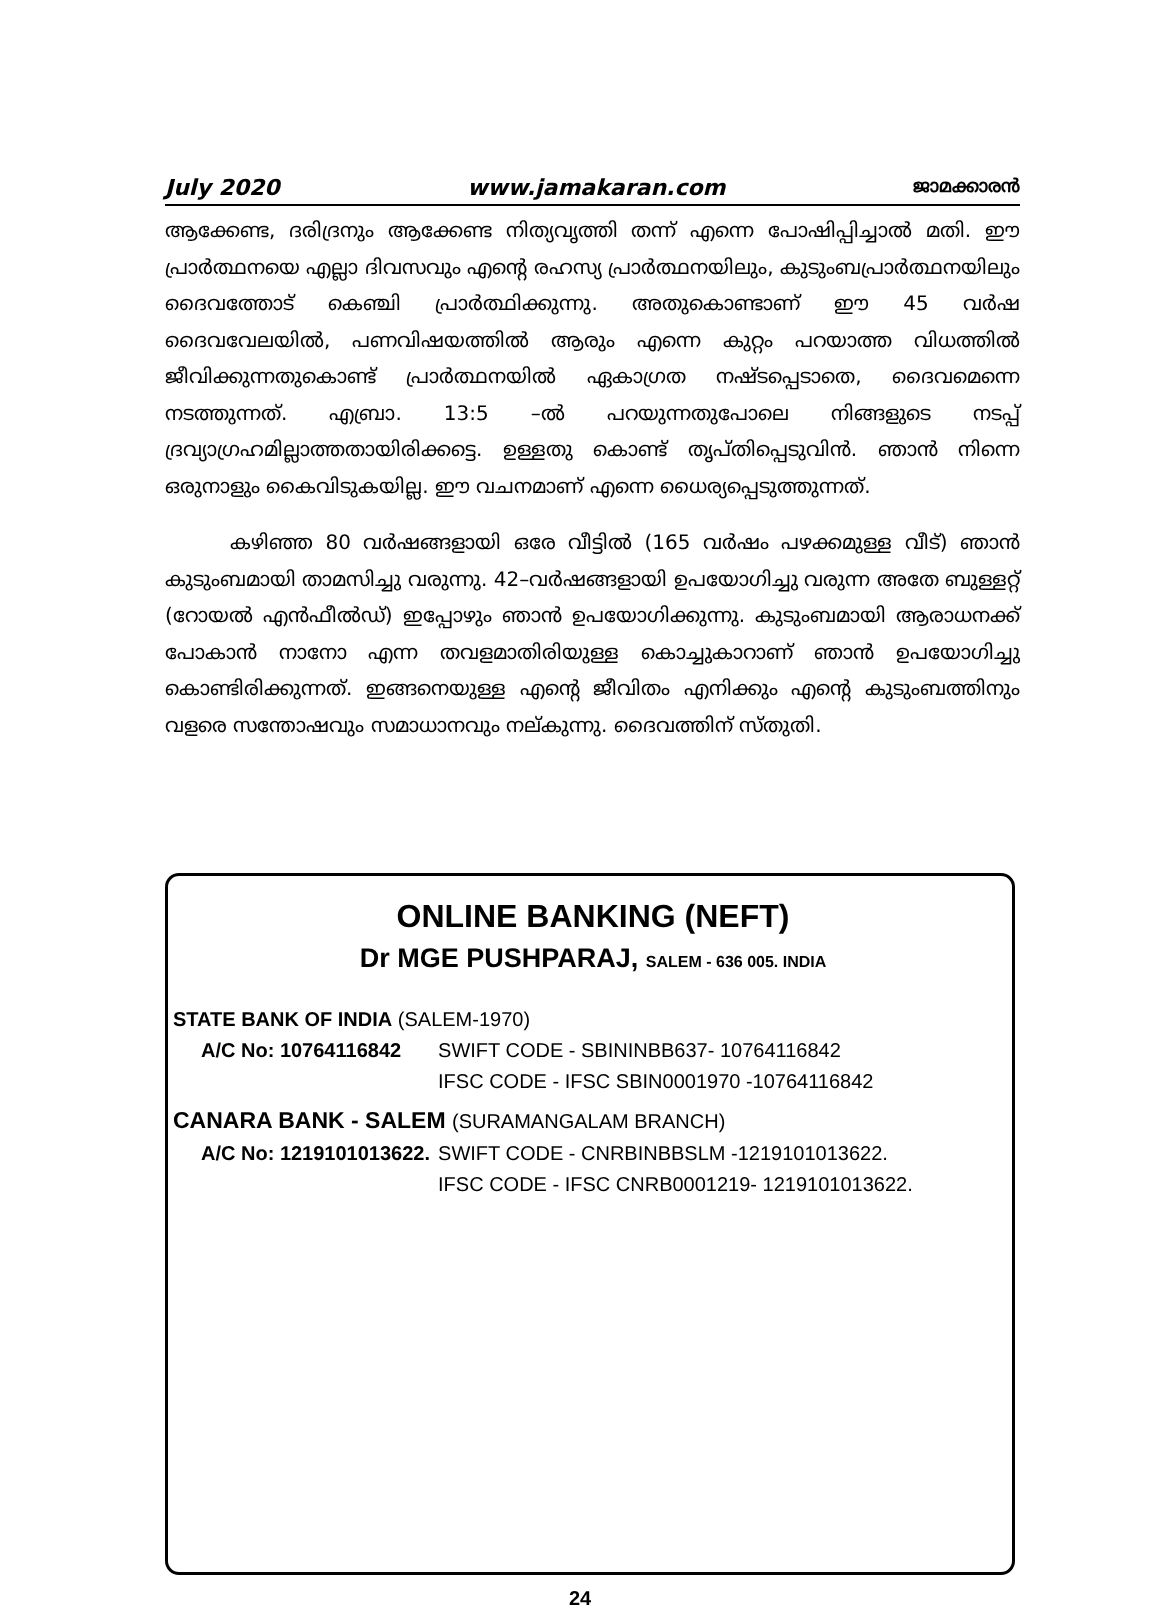July 2020 www.jamakaran.com ജാമക്കാരൻ
ആക്കേണ്ട, ദരിദ്രനും ആക്കേണ്ട നിത്യവൃത്തി തന്ന് എന്നെ പോഷിപ്പിച്ചാൽ മതി. ഈ പ്രാർത്ഥനയെ എല്ലാ ദിവസവും എന്റെ രഹസ്യ പ്രാർത്ഥനയിലും, കുടുംബപ്രാർത്ഥനയിലും ദൈവത്തോട് കെഞ്ചി പ്രാർത്ഥിക്കുന്നു. അതുകൊണ്ടാണ് ഈ 45 വർഷ ദൈവവേലയിൽ, പണവിഷയത്തിൽ ആരും എന്നെ കുറ്റം പറയാത്ത വിധത്തിൽ ജീവിക്കുന്നതുകൊണ്ട് പ്രാർത്ഥനയിൽ ഏകാഗ്രത നഷ്ടപ്പെടാതെ, ദൈവമെന്നെ നടത്തുന്നത്. എബ്രാ. 13:5 –ൽ പറയുന്നതുപോലെ നിങ്ങളുടെ നടപ്പ് ദ്രവ്യാഗ്രഹമില്ലാത്തതായിരിക്കട്ടെ. ഉള്ളതു കൊണ്ട് തൃപ്തിപ്പെടുവിൻ. ഞാൻ നിന്നെ ഒരുനാളും കൈവിടുകയില്ല. ഈ വചനമാണ് എന്നെ ധൈര്യപ്പെടുത്തുന്നത്.
കഴിഞ്ഞ 80 വർഷങ്ങളായി ഒരേ വീട്ടിൽ (165 വർഷം പഴക്കമുള്ള വീട്) ഞാൻ കുടുംബമായി താമസിച്ചു വരുന്നു. 42–വർഷങ്ങളായി ഉപയോഗിച്ചു വരുന്ന അതേ ബുള്ളറ്റ് (റോയൽ എൻഫീൽഡ്) ഇപ്പോഴും ഞാൻ ഉപയോഗിക്കുന്നു. കുടുംബമായി ആരാധനക്ക് പോകാൻ നാനോ എന്ന തവളമാതിരിയുള്ള കൊച്ചുകാറാണ് ഞാൻ ഉപയോഗിച്ചു കൊണ്ടിരിക്കുന്നത്. ഇങ്ങനെയുള്ള എന്റെ ജീവിതം എനിക്കും എന്റെ കുടുംബത്തിനും വളരെ സന്തോഷവും സമാധാനവും നല്കുന്നു. ദൈവത്തിന് സ്തുതി.
ONLINE BANKING (NEFT)
Dr MGE PUSHPARAJ, SALEM - 636 005. INDIA
| STATE BANK OF INDIA (SALEM-1970) | |
| A/C No: 10764116842 | SWIFT CODE - SBININBB637- 10764116842 |
| | IFSC CODE - IFSC SBIN0001970 -10764116842 |
| CANARA BANK - SALEM (SURAMANGALAM BRANCH) | |
| A/C No: 1219101013622. | SWIFT CODE - CNRBINBBSLM -1219101013622. |
| | IFSC CODE - IFSC CNRB0001219- 1219101013622. |
24